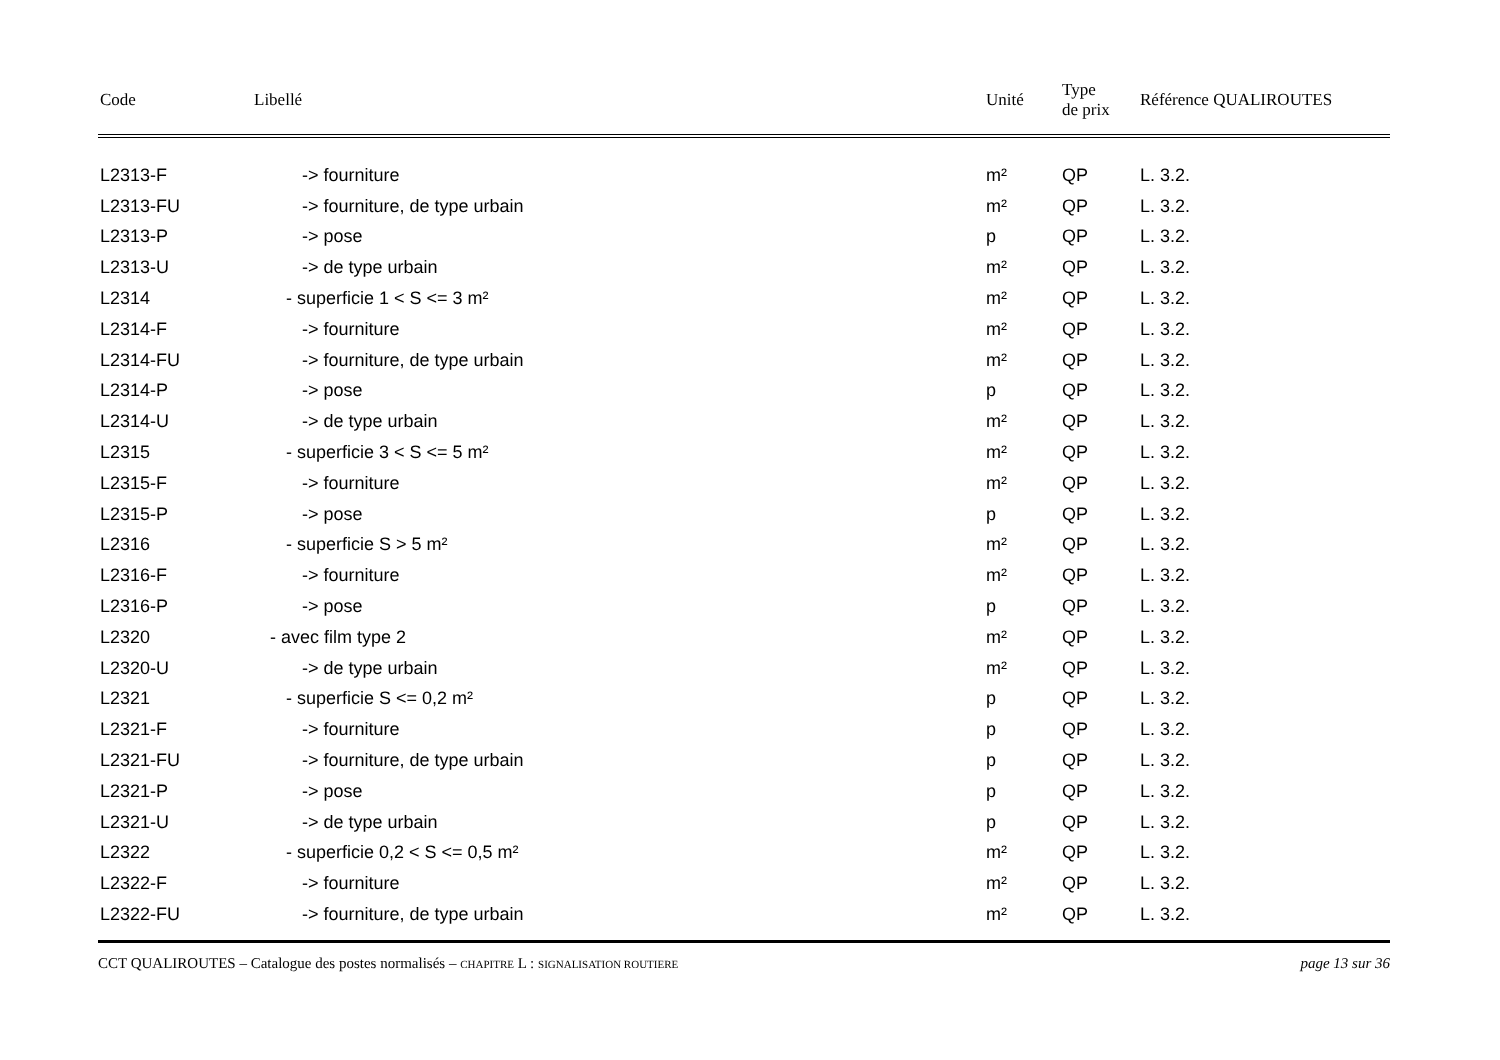| Code | Libellé | Unité | Type de prix | Référence QUALIROUTES |
| --- | --- | --- | --- | --- |
| L2313-F | -> fourniture | m² | QP | L. 3.2. |
| L2313-FU | -> fourniture, de type urbain | m² | QP | L. 3.2. |
| L2313-P | -> pose | p | QP | L. 3.2. |
| L2313-U | -> de type urbain | m² | QP | L. 3.2. |
| L2314 | - superficie 1 < S <= 3 m² | m² | QP | L. 3.2. |
| L2314-F | -> fourniture | m² | QP | L. 3.2. |
| L2314-FU | -> fourniture, de type urbain | m² | QP | L. 3.2. |
| L2314-P | -> pose | p | QP | L. 3.2. |
| L2314-U | -> de type urbain | m² | QP | L. 3.2. |
| L2315 | - superficie 3 < S <= 5 m² | m² | QP | L. 3.2. |
| L2315-F | -> fourniture | m² | QP | L. 3.2. |
| L2315-P | -> pose | p | QP | L. 3.2. |
| L2316 | - superficie S > 5 m² | m² | QP | L. 3.2. |
| L2316-F | -> fourniture | m² | QP | L. 3.2. |
| L2316-P | -> pose | p | QP | L. 3.2. |
| L2320 | - avec film type 2 | m² | QP | L. 3.2. |
| L2320-U | -> de type urbain | m² | QP | L. 3.2. |
| L2321 | - superficie S <= 0,2 m² | p | QP | L. 3.2. |
| L2321-F | -> fourniture | p | QP | L. 3.2. |
| L2321-FU | -> fourniture, de type urbain | p | QP | L. 3.2. |
| L2321-P | -> pose | p | QP | L. 3.2. |
| L2321-U | -> de type urbain | p | QP | L. 3.2. |
| L2322 | - superficie 0,2 < S <= 0,5 m² | m² | QP | L. 3.2. |
| L2322-F | -> fourniture | m² | QP | L. 3.2. |
| L2322-FU | -> fourniture, de type urbain | m² | QP | L. 3.2. |
CCT QUALIROUTES – Catalogue des postes normalisés – CHAPITRE L : SIGNALISATION ROUTIERE page 13 sur 36